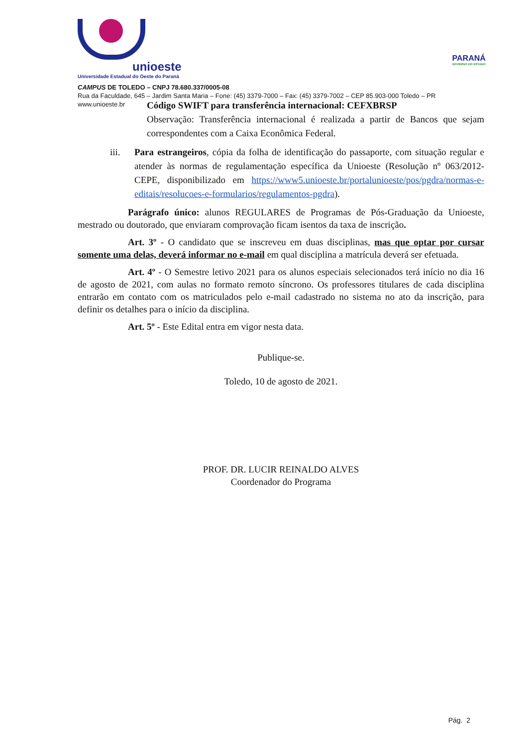unioeste
Universidade Estadual do Oeste do Paraná
PARANÁ
GOVERNO DO ESTADO
CAMPUS DE TOLEDO – CNPJ 78.680.337/0005-08
Rua da Faculdade, 645 – Jardim Santa Maria – Fone: (45) 3379-7000 – Fax: (45) 3379-7002 – CEP 85.903-000 Toledo – PR
www.unioeste.br
Código SWIFT para transferência internacional: CEFXBRSP
Observação: Transferência internacional é realizada a partir de Bancos que sejam correspondentes com a Caixa Econômica Federal.
iii. Para estrangeiros, cópia da folha de identificação do passaporte, com situação regular e atender às normas de regulamentação específica da Unioeste (Resolução nº 063/2012-CEPE, disponibilizado em https://www5.unioeste.br/portalunioeste/pos/pgdra/normas-e-editais/resolucoes-e-formularios/regulamentos-pgdra).
Parágrafo único: alunos REGULARES de Programas de Pós-Graduação da Unioeste, mestrado ou doutorado, que enviaram comprovação ficam isentos da taxa de inscrição.
Art. 3º - O candidato que se inscreveu em duas disciplinas, mas que optar por cursar somente uma delas, deverá informar no e-mail em qual disciplina a matrícula deverá ser efetuada.
Art. 4º - O Semestre letivo 2021 para os alunos especiais selecionados terá início no dia 16 de agosto de 2021, com aulas no formato remoto síncrono. Os professores titulares de cada disciplina entrarão em contato com os matriculados pelo e-mail cadastrado no sistema no ato da inscrição, para definir os detalhes para o início da disciplina.
Art. 5º - Este Edital entra em vigor nesta data.
Publique-se.
Toledo, 10 de agosto de 2021.
PROF. DR. LUCIR REINALDO ALVES
Coordenador do Programa
Pág. 2